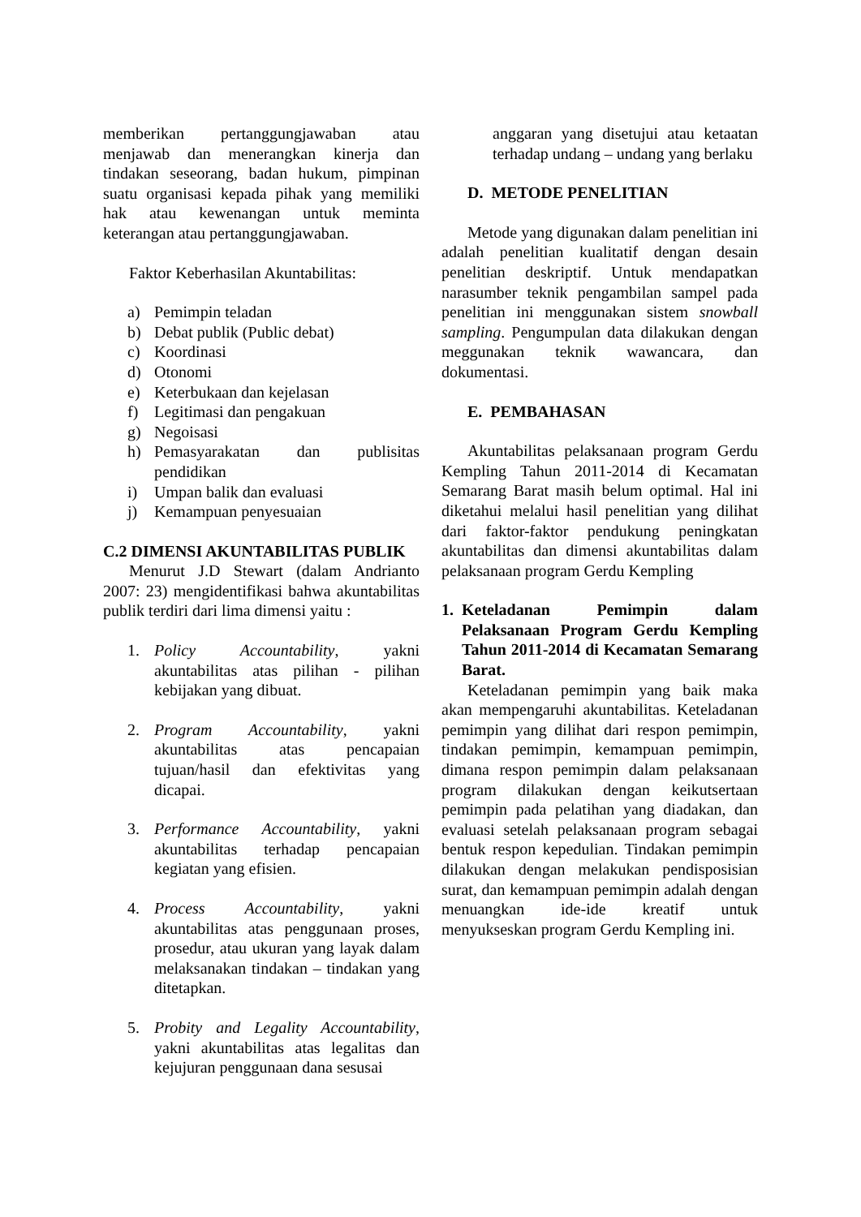memberikan pertanggungjawaban atau menjawab dan menerangkan kinerja dan tindakan seseorang, badan hukum, pimpinan suatu organisasi kepada pihak yang memiliki hak atau kewenangan untuk meminta keterangan atau pertanggungjawaban.
Faktor Keberhasilan Akuntabilitas:
a) Pemimpin teladan
b) Debat publik (Public debat)
c) Koordinasi
d) Otonomi
e) Keterbukaan dan kejelasan
f) Legitimasi dan pengakuan
g) Negoisasi
h) Pemasyarakatan dan publisitas pendidikan
i) Umpan balik dan evaluasi
j) Kemampuan penyesuaian
C.2 DIMENSI AKUNTABILITAS PUBLIK
Menurut J.D Stewart (dalam Andrianto 2007: 23) mengidentifikasi bahwa akuntabilitas publik terdiri dari lima dimensi yaitu :
1. Policy Accountability, yakni akuntabilitas atas pilihan - pilihan kebijakan yang dibuat.
2. Program Accountability, yakni akuntabilitas atas pencapaian tujuan/hasil dan efektivitas yang dicapai.
3. Performance Accountability, yakni akuntabilitas terhadap pencapaian kegiatan yang efisien.
4. Process Accountability, yakni akuntabilitas atas penggunaan proses, prosedur, atau ukuran yang layak dalam melaksanakan tindakan – tindakan yang ditetapkan.
5. Probity and Legality Accountability, yakni akuntabilitas atas legalitas dan kejujuran penggunaan dana sesusai
anggaran yang disetujui atau ketaatan terhadap undang – undang yang berlaku
D. METODE PENELITIAN
Metode yang digunakan dalam penelitian ini adalah penelitian kualitatif dengan desain penelitian deskriptif. Untuk mendapatkan narasumber teknik pengambilan sampel pada penelitian ini menggunakan sistem snowball sampling. Pengumpulan data dilakukan dengan meggunakan teknik wawancara, dan dokumentasi.
E. PEMBAHASAN
Akuntabilitas pelaksanaan program Gerdu Kempling Tahun 2011-2014 di Kecamatan Semarang Barat masih belum optimal. Hal ini diketahui melalui hasil penelitian yang dilihat dari faktor-faktor pendukung peningkatan akuntabilitas dan dimensi akuntabilitas dalam pelaksanaan program Gerdu Kempling
1. Keteladanan Pemimpin dalam Pelaksanaan Program Gerdu Kempling Tahun 2011-2014 di Kecamatan Semarang Barat.
Keteladanan pemimpin yang baik maka akan mempengaruhi akuntabilitas. Keteladanan pemimpin yang dilihat dari respon pemimpin, tindakan pemimpin, kemampuan pemimpin, dimana respon pemimpin dalam pelaksanaan program dilakukan dengan keikutsertaan pemimpin pada pelatihan yang diadakan, dan evaluasi setelah pelaksanaan program sebagai bentuk respon kepedulian. Tindakan pemimpin dilakukan dengan melakukan pendisposisian surat, dan kemampuan pemimpin adalah dengan menuangkan ide-ide kreatif untuk menyukseskan program Gerdu Kempling ini.